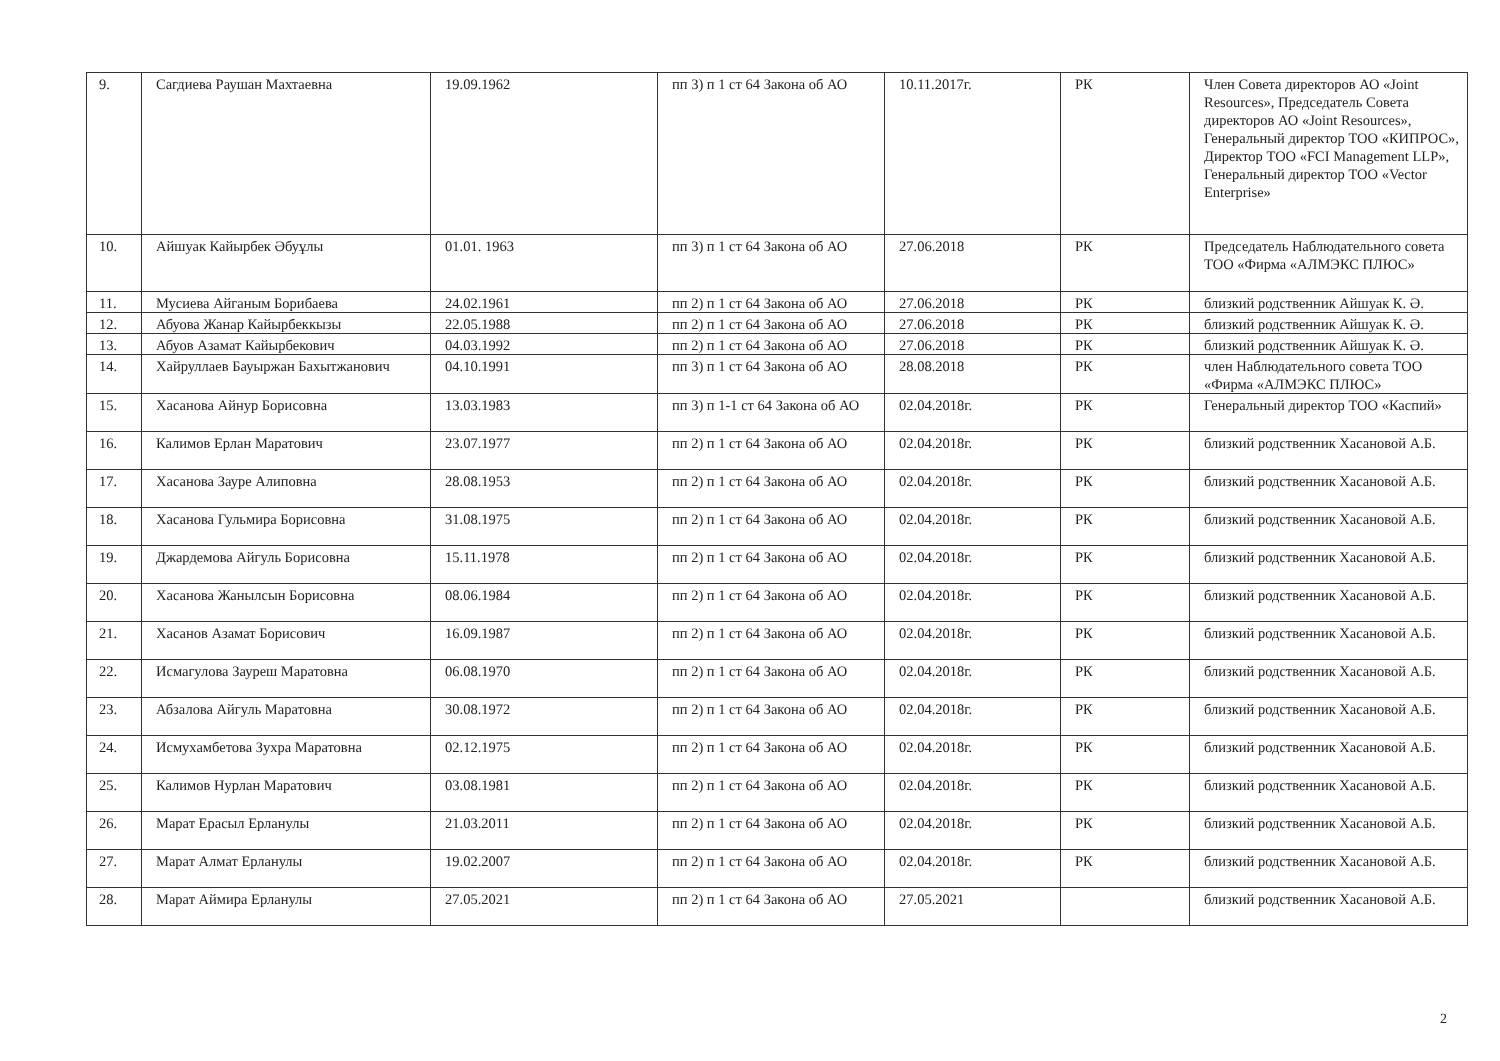| 9. | Сагдиева Раушан Махтаевна | 19.09.1962 | пп 3) п 1 ст 64 Закона об АО | 10.11.2017г. | РК | Член Совета директоров АО «Joint Resources», Председатель Совета директоров АО «Joint Resources», Генеральный директор ТОО «КИПРОС», Директор ТОО «FCI Management LLP», Генеральный директор ТОО «Vector Enterprise» |
| 10. | Айшуак Кайырбек Әбуұлы | 01.01. 1963 | пп 3) п 1 ст 64 Закона об АО | 27.06.2018 | РК | Председатель Наблюдательного совета ТОО «Фирма «АЛМЭКС ПЛЮС» |
| 11. | Мусиева Айганым Борибаева | 24.02.1961 | пп 2) п 1 ст 64 Закона об АО | 27.06.2018 | РК | близкий родственник Айшуак К. Ә. |
| 12. | Абуова Жанар Кайырбеккызы | 22.05.1988 | пп 2) п 1 ст 64 Закона об АО | 27.06.2018 | РК | близкий родственник Айшуак К. Ә. |
| 13. | Абуов Азамат Кайырбекович | 04.03.1992 | пп 2) п 1 ст 64 Закона об АО | 27.06.2018 | РК | близкий родственник Айшуак К. Ә. |
| 14. | Хайруллаев Бауыржан Бахытжанович | 04.10.1991 | пп 3) п 1 ст 64 Закона об АО | 28.08.2018 | РК | член Наблюдательного совета ТОО «Фирма «АЛМЭКС ПЛЮС» |
| 15. | Хасанова Айнур Борисовна | 13.03.1983 | пп 3) п 1-1 ст 64 Закона об АО | 02.04.2018г. | РК | Генеральный директор ТОО «Каспий» |
| 16. | Калимов Ерлан Маратович | 23.07.1977 | пп 2) п 1 ст 64 Закона об АО | 02.04.2018г. | РК | близкий родственник Хасановой А.Б. |
| 17. | Хасанова Зауре Алиповна | 28.08.1953 | пп 2) п 1 ст 64 Закона об АО | 02.04.2018г. | РК | близкий родственник Хасановой А.Б. |
| 18. | Хасанова Гульмира Борисовна | 31.08.1975 | пп 2) п 1 ст 64 Закона об АО | 02.04.2018г. | РК | близкий родственник Хасановой А.Б. |
| 19. | Джардемова Айгуль Борисовна | 15.11.1978 | пп 2) п 1 ст 64 Закона об АО | 02.04.2018г. | РК | близкий родственник Хасановой А.Б. |
| 20. | Хасанова Жанылсын Борисовна | 08.06.1984 | пп 2) п 1 ст 64 Закона об АО | 02.04.2018г. | РК | близкий родственник Хасановой А.Б. |
| 21. | Хасанов Азамат Борисович | 16.09.1987 | пп 2) п 1 ст 64 Закона об АО | 02.04.2018г. | РК | близкий родственник Хасановой А.Б. |
| 22. | Исмагулова Зауреш Маратовна | 06.08.1970 | пп 2) п 1 ст 64 Закона об АО | 02.04.2018г. | РК | близкий родственник Хасановой А.Б. |
| 23. | Абзалова Айгуль Маратовна | 30.08.1972 | пп 2) п 1 ст 64 Закона об АО | 02.04.2018г. | РК | близкий родственник Хасановой А.Б. |
| 24. | Исмухамбетова Зухра Маратовна | 02.12.1975 | пп 2) п 1 ст 64 Закона об АО | 02.04.2018г. | РК | близкий родственник Хасановой А.Б. |
| 25. | Калимов Нурлан Маратович | 03.08.1981 | пп 2) п 1 ст 64 Закона об АО | 02.04.2018г. | РК | близкий родственник Хасановой А.Б. |
| 26. | Марат Ерасыл Ерланулы | 21.03.2011 | пп 2) п 1 ст 64 Закона об АО | 02.04.2018г. | РК | близкий родственник Хасановой А.Б. |
| 27. | Марат Алмат Ерланулы | 19.02.2007 | пп 2) п 1 ст 64 Закона об АО | 02.04.2018г. | РК | близкий родственник Хасановой А.Б. |
| 28. | Марат Аймира Ерланулы | 27.05.2021 | пп 2) п 1 ст 64 Закона об АО | 27.05.2021 | | близкий родственник Хасановой А.Б. |
2